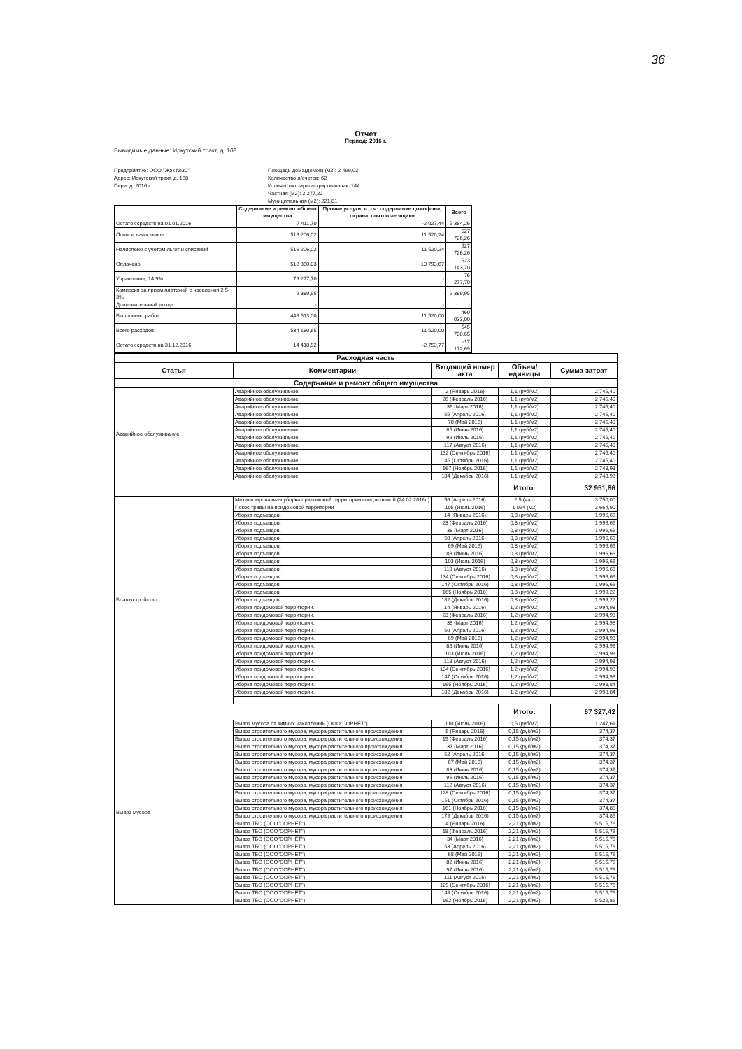36
Отчет
Период: 2016 г.
Выводимые данные: Иркутский тракт, д. 168
Предприятие: ООО "Жэк №30"
Адрес: Иркутский тракт, д. 168
Период: 2016 г.
Площадь дома(домов) (м2): 2 499,03
Количество л/счетов: 62
Количество зарегистрированных: 144
Частная (м2): 2 277,22
Муниципальная (м2): 221,81
| | Содержание и ремонт общего имущества | Прочие услуги, в. т.ч: содержание домофона, охрана, почтовые ящики | Всего |
| --- | --- | --- | --- |
| Остаток средств на 01.01.2016 | 7 411,70 | -2 027,44 | 5 384,26 |
| Полное начисление | 516 206,02 | 11 520,24 | 527 726,26 |
| Начислено с учетом льгот и списаний | 516 206,02 | 11 520,24 | 527 726,26 |
| Оплачено | 512 350,03 | 10 793,67 | 523 143,70 |
| Управление, 14,9% | 76 277,70 | - | 76 277,70 |
| Комиссия за прием платежей с населения 2,5-3% | 9 389,95 | - | 9 389,95 |
| Дополнительный доход | - | - | - |
| Выполнено работ | 448 513,00 | 11 520,00 | 460 033,00 |
| Всего расходов | 534 180,65 | 11 520,00 | 545 700,65 |
| Остаток средств на 31.12.2016 | -14 418,92 | -2 753,77 | -17 172,69 |
| Расходная часть | | | | |
| --- | --- | --- | --- | --- |
| Статья | Комментарии | Входящий номер акта | Объем/единицы | Сумма затрат |
| Содержание и ремонт общего имущества | | | | |
| Аварийное обслуживание | Аварийное обслуживание. | 2 (Январь 2016) | 1,1 (руб/м2) | 2 745,40 |
| | Аварийное обслуживание. | 26 (Февраль 2016) | 1,1 (руб/м2) | 2 745,40 |
| | Аварийное обслуживание. | 36 (Март 2016) | 1,1 (руб/м2) | 2 745,40 |
| | Аварийное обслуживание. | 55 (Апрель 2016) | 1,1 (руб/м2) | 2 745,40 |
| | Аварийное обслуживание. | 70 (Май 2016) | 1,1 (руб/м2) | 2 745,40 |
| | Аварийное обслуживание. | 85 (Июнь 2016) | 1,1 (руб/м2) | 2 745,40 |
| | Аварийное обслуживание. | 99 (Июль 2016) | 1,1 (руб/м2) | 2 745,40 |
| | Аварийное обслуживание. | 117 (Август 2016) | 1,1 (руб/м2) | 2 745,40 |
| | Аварийное обслуживание. | 132 (Сентябрь 2016) | 1,1 (руб/м2) | 2 745,40 |
| | Аварийное обслуживание. | 145 (Октябрь 2016) | 1,1 (руб/м2) | 2 745,40 |
| | Аварийное обслуживание. | 167 (Ноябрь 2016) | 1,1 (руб/м2) | 2 748,93 |
| | Аварийное обслуживание. | 184 (Декабрь 2016) | 1,1 (руб/м2) | 2 748,93 |
| | | | Итого: | 32 951,86 |
| Благоустройство | Механизированная уборка придомовой территории спецтехникой (24.02.2016г.) | 56 (Апрель 2016) | 2,5 (час) | 3 750,00 |
| | Покос травы на придомовой территории | 105 (Июль 2016) | 1 094 (м2) | 3 664,90 |
| | Уборка подъездов. | 14 (Январь 2016) | 0,8 (руб/м2) | 1 996,66 |
| | Уборка подъездов. | 23 (Февраль 2016) | 0,8 (руб/м2) | 1 996,66 |
| | Уборка подъездов. | 38 (Март 2016) | 0,8 (руб/м2) | 1 996,66 |
| | Уборка подъездов. | 50 (Апрель 2016) | 0,8 (руб/м2) | 1 996,66 |
| | Уборка подъездов. | 69 (Май 2016) | 0,8 (руб/м2) | 1 996,66 |
| | Уборка подъездов. | 88 (Июнь 2016) | 0,8 (руб/м2) | 1 996,66 |
| | Уборка подъездов. | 103 (Июль 2016) | 0,8 (руб/м2) | 1 996,66 |
| | Уборка подъездов. | 118 (Август 2016) | 0,8 (руб/м2) | 1 996,66 |
| | Уборка подъездов. | 134 (Сентябрь 2016) | 0,8 (руб/м2) | 1 996,66 |
| | Уборка подъездов. | 147 (Октябрь 2016) | 0,8 (руб/м2) | 1 996,66 |
| | Уборка подъездов. | 165 (Ноябрь 2016) | 0,8 (руб/м2) | 1 999,22 |
| | Уборка подъездов. | 182 (Декабрь 2016) | 0,8 (руб/м2) | 1 999,22 |
| | Уборка придомовой территории. | 14 (Январь 2016) | 1,2 (руб/м2) | 2 994,98 |
| | Уборка придомовой территории. | 23 (Февраль 2016) | 1,2 (руб/м2) | 2 994,98 |
| | Уборка придомовой территории. | 38 (Март 2016) | 1,2 (руб/м2) | 2 994,98 |
| | Уборка придомовой территории. | 50 (Апрель 2016) | 1,2 (руб/м2) | 2 994,98 |
| | Уборка придомовой территории. | 69 (Май 2016) | 1,2 (руб/м2) | 2 994,98 |
| | Уборка придомовой территории. | 88 (Июнь 2016) | 1,2 (руб/м2) | 2 994,98 |
| | Уборка придомовой территории. | 103 (Июль 2016) | 1,2 (руб/м2) | 2 994,98 |
| | Уборка придомовой территории. | 118 (Август 2016) | 1,2 (руб/м2) | 2 994,98 |
| | Уборка придомовой территории. | 134 (Сентябрь 2016) | 1,2 (руб/м2) | 2 994,98 |
| | Уборка придомовой территории. | 147 (Октябрь 2016) | 1,2 (руб/м2) | 2 994,98 |
| | Уборка придомовой территории. | 165 (Ноябрь 2016) | 1,2 (руб/м2) | 2 998,84 |
| | Уборка придомовой территории. | 182 (Декабрь 2016) | 1,2 (руб/м2) | 2 998,84 |
| | | | Итого: | 67 327,42 |
| Вывоз мусора | Вывоз мусора от зимних накоплений (ООО"СОРНЕТ") | 110 (Июль 2016) | 0,5 (руб/м2) | 1 247,61 |
| | Вывоз строительного мусора, мусора растительного происхождения | 5 (Январь 2016) | 0,15 (руб/м2) | 374,37 |
| | Вывоз строительного мусора, мусора растительного происхождения | 19 (Февраль 2016) | 0,15 (руб/м2) | 374,37 |
| | Вывоз строительного мусора, мусора растительного происхождения | 37 (Март 2016) | 0,15 (руб/м2) | 374,37 |
| | Вывоз строительного мусора, мусора растительного происхождения | 52 (Апрель 2016) | 0,15 (руб/м2) | 374,37 |
| | Вывоз строительного мусора, мусора растительного происхождения | 67 (Май 2016) | 0,15 (руб/м2) | 374,37 |
| | Вывоз строительного мусора, мусора растительного происхождения | 83 (Июнь 2016) | 0,15 (руб/м2) | 374,37 |
| | Вывоз строительного мусора, мусора растительного происхождения | 96 (Июль 2016) | 0,15 (руб/м2) | 374,37 |
| | Вывоз строительного мусора, мусора растительного происхождения | 112 (Август 2016) | 0,15 (руб/м2) | 374,37 |
| | Вывоз строительного мусора, мусора растительного происхождения | 128 (Сентябрь 2016) | 0,15 (руб/м2) | 374,37 |
| | Вывоз строительного мусора, мусора растительного происхождения | 151 (Октябрь 2016) | 0,15 (руб/м2) | 374,37 |
| | Вывоз строительного мусора, мусора растительного происхождения | 161 (Ноябрь 2016) | 0,15 (руб/м2) | 374,85 |
| | Вывоз строительного мусора, мусора растительного происхождения | 179 (Декабрь 2016) | 0,15 (руб/м2) | 374,85 |
| | Вывоз ТБО (ООО"СОРНЕТ") | 4 (Январь 2016) | 2,21 (руб/м2) | 5 515,76 |
| | Вывоз ТБО (ООО"СОРНЕТ") | 18 (Февраль 2016) | 2,21 (руб/м2) | 5 515,76 |
| | Вывоз ТБО (ООО"СОРНЕТ") | 34 (Март 2016) | 2,21 (руб/м2) | 5 515,76 |
| | Вывоз ТБО (ООО"СОРНЕТ") | 53 (Апрель 2016) | 2,21 (руб/м2) | 5 515,76 |
| | Вывоз ТБО (ООО"СОРНЕТ") | 68 (Май 2016) | 2,21 (руб/м2) | 5 515,76 |
| | Вывоз ТБО (ООО"СОРНЕТ") | 82 (Июнь 2016) | 2,21 (руб/м2) | 5 515,76 |
| | Вывоз ТБО (ООО"СОРНЕТ") | 97 (Июль 2016) | 2,21 (руб/м2) | 5 515,76 |
| | Вывоз ТБО (ООО"СОРНЕТ") | 111 (Август 2016) | 2,21 (руб/м2) | 5 515,76 |
| | Вывоз ТБО (ООО"СОРНЕТ") | 129 (Сентябрь 2016) | 2,21 (руб/м2) | 5 515,76 |
| | Вывоз ТБО (ООО"СОРНЕТ") | 149 (Октябрь 2016) | 2,21 (руб/м2) | 5 515,76 |
| | Вывоз ТБО (ООО"СОРНЕТ") | 162 (Ноябрь 2016) | 2,21 (руб/м2) | 5 522,86 |